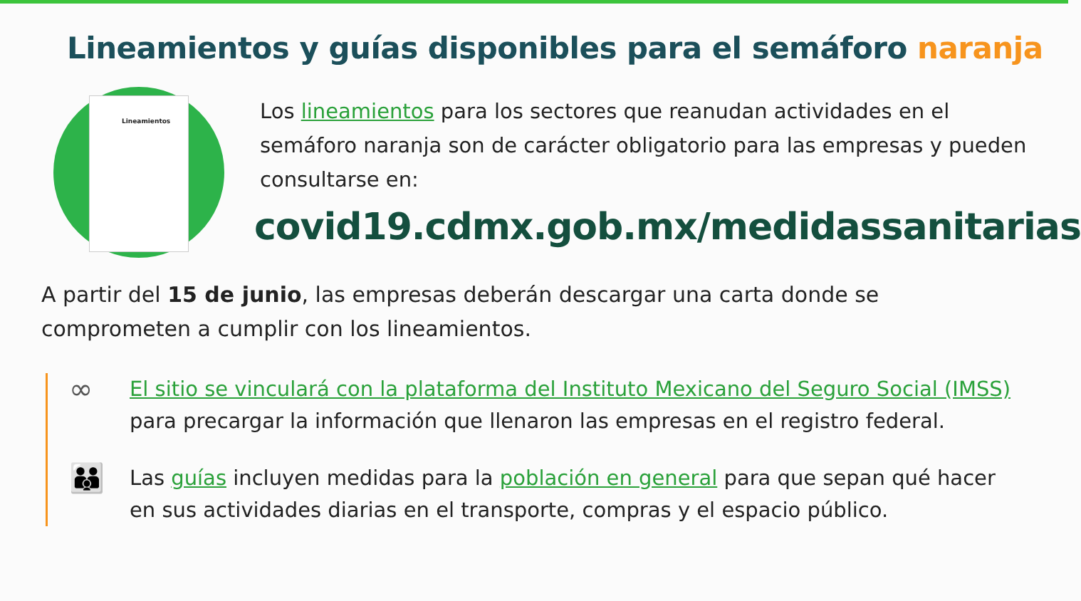Lineamientos y guías disponibles para el semáforo naranja
Lineamientos
Los lineamientos para los sectores que reanudan actividades en el semáforo naranja son de carácter obligatorio para las empresas y pueden consultarse en:
covid19.cdmx.gob.mx/medidassanitarias
A partir del 15 de junio, las empresas deberán descargar una carta donde se comprometen a cumplir con los lineamientos.
∞
El sitio se vinculará con la plataforma del Instituto Mexicano del Seguro Social (IMSS) para precargar la información que llenaron las empresas en el registro federal.
👪
Las guías incluyen medidas para la población en general para que sepan qué hacer en sus actividades diarias en el transporte, compras y el espacio público.